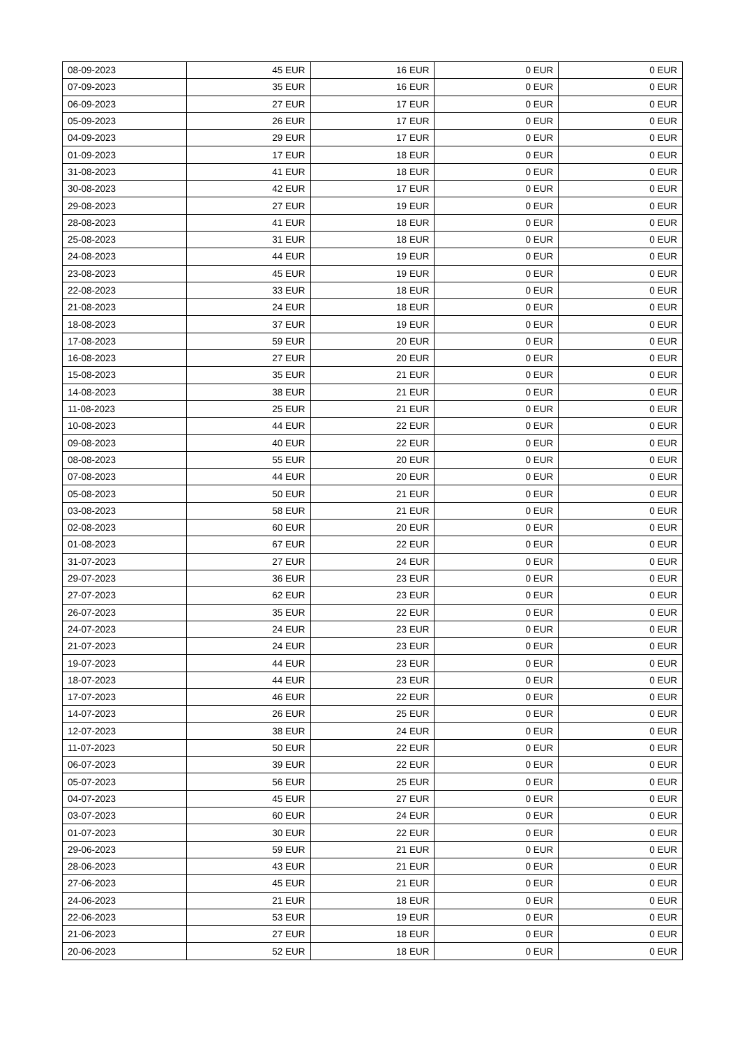| 08-09-2023 | 45 EUR | 16 EUR | 0 EUR | 0 EUR |
| 07-09-2023 | 35 EUR | 16 EUR | 0 EUR | 0 EUR |
| 06-09-2023 | 27 EUR | 17 EUR | 0 EUR | 0 EUR |
| 05-09-2023 | 26 EUR | 17 EUR | 0 EUR | 0 EUR |
| 04-09-2023 | 29 EUR | 17 EUR | 0 EUR | 0 EUR |
| 01-09-2023 | 17 EUR | 18 EUR | 0 EUR | 0 EUR |
| 31-08-2023 | 41 EUR | 18 EUR | 0 EUR | 0 EUR |
| 30-08-2023 | 42 EUR | 17 EUR | 0 EUR | 0 EUR |
| 29-08-2023 | 27 EUR | 19 EUR | 0 EUR | 0 EUR |
| 28-08-2023 | 41 EUR | 18 EUR | 0 EUR | 0 EUR |
| 25-08-2023 | 31 EUR | 18 EUR | 0 EUR | 0 EUR |
| 24-08-2023 | 44 EUR | 19 EUR | 0 EUR | 0 EUR |
| 23-08-2023 | 45 EUR | 19 EUR | 0 EUR | 0 EUR |
| 22-08-2023 | 33 EUR | 18 EUR | 0 EUR | 0 EUR |
| 21-08-2023 | 24 EUR | 18 EUR | 0 EUR | 0 EUR |
| 18-08-2023 | 37 EUR | 19 EUR | 0 EUR | 0 EUR |
| 17-08-2023 | 59 EUR | 20 EUR | 0 EUR | 0 EUR |
| 16-08-2023 | 27 EUR | 20 EUR | 0 EUR | 0 EUR |
| 15-08-2023 | 35 EUR | 21 EUR | 0 EUR | 0 EUR |
| 14-08-2023 | 38 EUR | 21 EUR | 0 EUR | 0 EUR |
| 11-08-2023 | 25 EUR | 21 EUR | 0 EUR | 0 EUR |
| 10-08-2023 | 44 EUR | 22 EUR | 0 EUR | 0 EUR |
| 09-08-2023 | 40 EUR | 22 EUR | 0 EUR | 0 EUR |
| 08-08-2023 | 55 EUR | 20 EUR | 0 EUR | 0 EUR |
| 07-08-2023 | 44 EUR | 20 EUR | 0 EUR | 0 EUR |
| 05-08-2023 | 50 EUR | 21 EUR | 0 EUR | 0 EUR |
| 03-08-2023 | 58 EUR | 21 EUR | 0 EUR | 0 EUR |
| 02-08-2023 | 60 EUR | 20 EUR | 0 EUR | 0 EUR |
| 01-08-2023 | 67 EUR | 22 EUR | 0 EUR | 0 EUR |
| 31-07-2023 | 27 EUR | 24 EUR | 0 EUR | 0 EUR |
| 29-07-2023 | 36 EUR | 23 EUR | 0 EUR | 0 EUR |
| 27-07-2023 | 62 EUR | 23 EUR | 0 EUR | 0 EUR |
| 26-07-2023 | 35 EUR | 22 EUR | 0 EUR | 0 EUR |
| 24-07-2023 | 24 EUR | 23 EUR | 0 EUR | 0 EUR |
| 21-07-2023 | 24 EUR | 23 EUR | 0 EUR | 0 EUR |
| 19-07-2023 | 44 EUR | 23 EUR | 0 EUR | 0 EUR |
| 18-07-2023 | 44 EUR | 23 EUR | 0 EUR | 0 EUR |
| 17-07-2023 | 46 EUR | 22 EUR | 0 EUR | 0 EUR |
| 14-07-2023 | 26 EUR | 25 EUR | 0 EUR | 0 EUR |
| 12-07-2023 | 38 EUR | 24 EUR | 0 EUR | 0 EUR |
| 11-07-2023 | 50 EUR | 22 EUR | 0 EUR | 0 EUR |
| 06-07-2023 | 39 EUR | 22 EUR | 0 EUR | 0 EUR |
| 05-07-2023 | 56 EUR | 25 EUR | 0 EUR | 0 EUR |
| 04-07-2023 | 45 EUR | 27 EUR | 0 EUR | 0 EUR |
| 03-07-2023 | 60 EUR | 24 EUR | 0 EUR | 0 EUR |
| 01-07-2023 | 30 EUR | 22 EUR | 0 EUR | 0 EUR |
| 29-06-2023 | 59 EUR | 21 EUR | 0 EUR | 0 EUR |
| 28-06-2023 | 43 EUR | 21 EUR | 0 EUR | 0 EUR |
| 27-06-2023 | 45 EUR | 21 EUR | 0 EUR | 0 EUR |
| 24-06-2023 | 21 EUR | 18 EUR | 0 EUR | 0 EUR |
| 22-06-2023 | 53 EUR | 19 EUR | 0 EUR | 0 EUR |
| 21-06-2023 | 27 EUR | 18 EUR | 0 EUR | 0 EUR |
| 20-06-2023 | 52 EUR | 18 EUR | 0 EUR | 0 EUR |